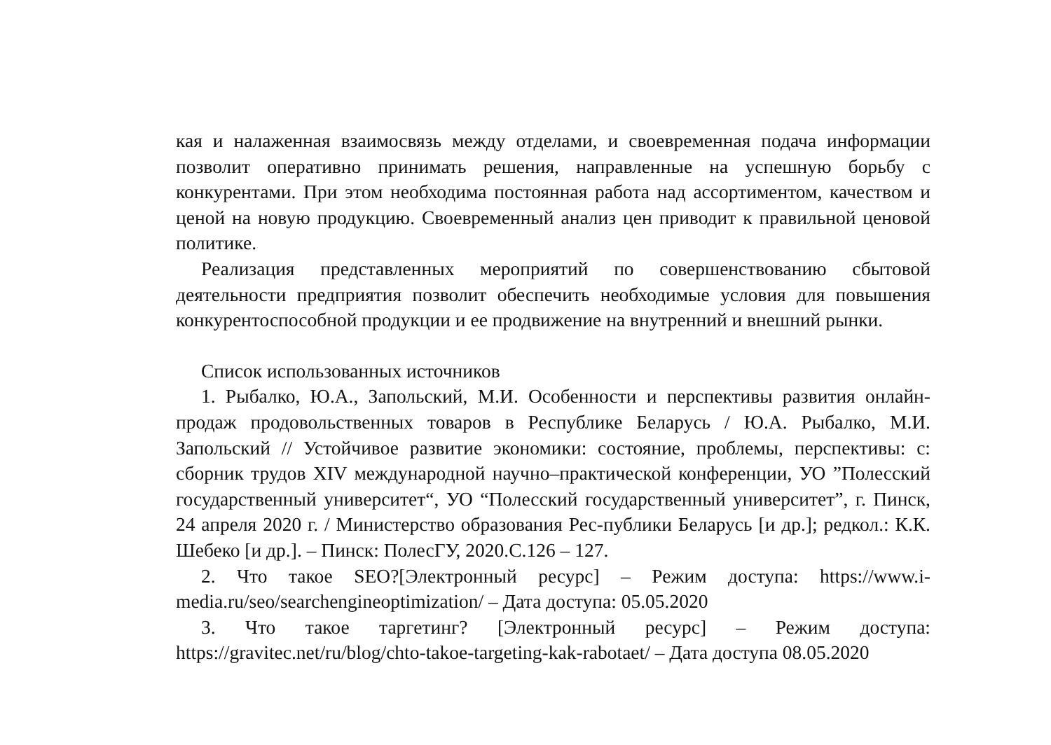кая и налаженная взаимосвязь между отделами, и своевременная подача информации позволит оперативно принимать решения, направленные на успешную борьбу с конкурентами. При этом необходима постоянная работа над ассортиментом, качеством и ценой на новую продукцию. Своевременный анализ цен приводит к правильной ценовой политике.
Реализация представленных мероприятий по совершенствованию сбытовой деятельности предприятия позволит обеспечить необходимые условия для повышения конкурентоспособной продукции и ее продвижение на внутренний и внешний рынки.
Список использованных источников
1. Рыбалко, Ю.А., Запольский, М.И. Особенности и перспективы развития онлайн-продаж продовольственных товаров в Республике Беларусь / Ю.А. Рыбалко, М.И. Запольский // Устойчивое развитие экономики: состояние, проблемы, перспективы: с: сборник трудов XIV международной научно–практической конференции, УО ”Полесский государственный университет“, УО “Полесский государственный университет”, г. Пинск, 24 апреля 2020 г. / Министерство образования Рес-публики Беларусь [и др.]; редкол.: К.К. Шебеко [и др.]. – Пинск: ПолесГУ, 2020.С.126 – 127.
2. Что такое SEO?[Электронный ресурс] – Режим доступа: https://www.i-media.ru/seo/searchengineoptimization/ – Дата доступа: 05.05.2020
3. Что такое таргетинг? [Электронный ресурс] – Режим доступа: https://gravitec.net/ru/blog/chto-takoe-targeting-kak-rabotaet/ – Дата доступа 08.05.2020